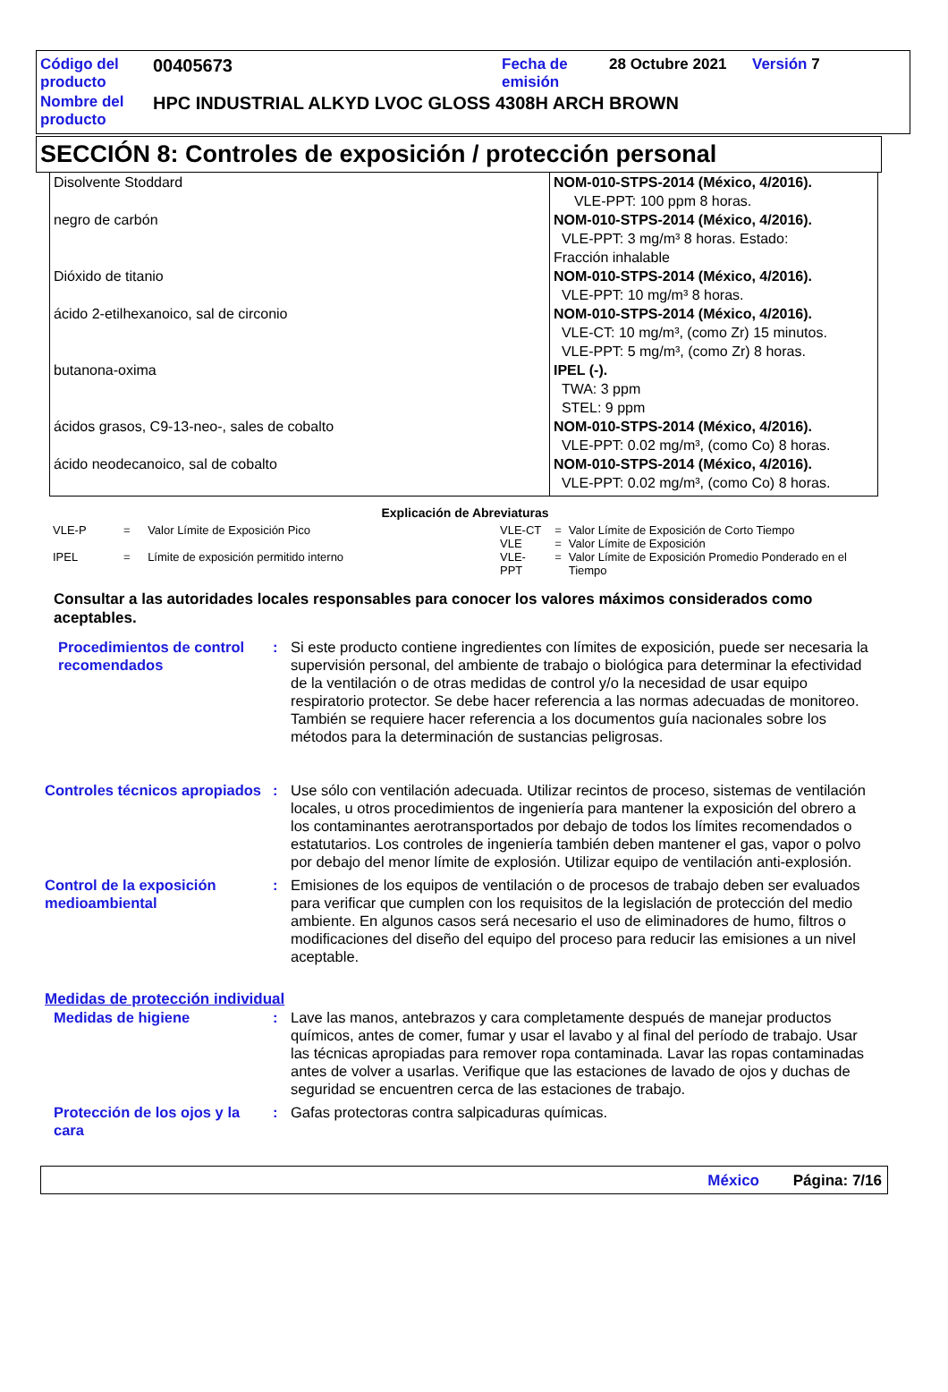| Código del producto | 00405673 | Fecha de emisión | 28 Octubre 2021 | Versión 7 |
| Nombre del producto | HPC INDUSTRIAL ALKYD LVOC GLOSS 4308H ARCH BROWN | | | |
SECCIÓN 8: Controles de exposición / protección personal
| Disolvente Stoddard | NOM-010-STPS-2014 (México, 4/2016). VLE-PPT: 100 ppm 8 horas. |
| negro de carbón | NOM-010-STPS-2014 (México, 4/2016). VLE-PPT: 3 mg/m³ 8 horas. Estado: Fracción inhalable |
| Dióxido de titanio | NOM-010-STPS-2014 (México, 4/2016). VLE-PPT: 10 mg/m³ 8 horas. |
| ácido 2-etilhexanoico, sal de circonio | NOM-010-STPS-2014 (México, 4/2016). VLE-CT: 10 mg/m³, (como Zr) 15 minutos. VLE-PPT: 5 mg/m³, (como Zr) 8 horas. |
| butanona-oxima | IPEL (-). TWA: 3 ppm STEL: 9 ppm |
| ácidos grasos, C9-13-neo-, sales de cobalto | NOM-010-STPS-2014 (México, 4/2016). VLE-PPT: 0.02 mg/m³, (como Co) 8 horas. |
| ácido neodecanoico, sal de cobalto | NOM-010-STPS-2014 (México, 4/2016). VLE-PPT: 0.02 mg/m³, (como Co) 8 horas. |
Explicación de Abreviaturas
| VLE-P | = | Valor Límite de Exposición Pico |
| IPEL | = | Límite de exposición permitido interno |
| VLE-CT | = | Valor Límite de Exposición de Corto Tiempo |
| VLE | = | Valor Límite de Exposición |
| VLE-PPT | = | Valor Límite de Exposición Promedio Ponderado en el Tiempo |
Consultar a las autoridades locales responsables para conocer los valores máximos considerados como aceptables.
Procedimientos de control recomendados
: Si este producto contiene ingredientes con límites de exposición, puede ser necesaria la supervisión personal, del ambiente de trabajo o biológica para determinar la efectividad de la ventilación o de otras medidas de control y/o la necesidad de usar equipo respiratorio protector. Se debe hacer referencia a las normas adecuadas de monitoreo. También se requiere hacer referencia a los documentos guía nacionales sobre los métodos para la determinación de sustancias peligrosas.
Controles técnicos apropiados
: Use sólo con ventilación adecuada. Utilizar recintos de proceso, sistemas de ventilación locales, u otros procedimientos de ingeniería para mantener la exposición del obrero a los contaminantes aerotransportados por debajo de todos los límites recomendados o estatutarios. Los controles de ingeniería también deben mantener el gas, vapor o polvo por debajo del menor límite de explosión. Utilizar equipo de ventilación anti-explosión.
Control de la exposición medioambiental
: Emisiones de los equipos de ventilación o de procesos de trabajo deben ser evaluados para verificar que cumplen con los requisitos de la legislación de protección del medio ambiente. En algunos casos será necesario el uso de eliminadores de humo, filtros o modificaciones del diseño del equipo del proceso para reducir las emisiones a un nivel aceptable.
Medidas de protección individual
Medidas de higiene : Lave las manos, antebrazos y cara completamente después de manejar productos químicos, antes de comer, fumar y usar el lavabo y al final del período de trabajo. Usar las técnicas apropiadas para remover ropa contaminada. Lavar las ropas contaminadas antes de volver a usarlas. Verifique que las estaciones de lavado de ojos y duchas de seguridad se encuentren cerca de las estaciones de trabajo.
Protección de los ojos y la cara
: Gafas protectoras contra salpicaduras químicas.
México Página: 7/16